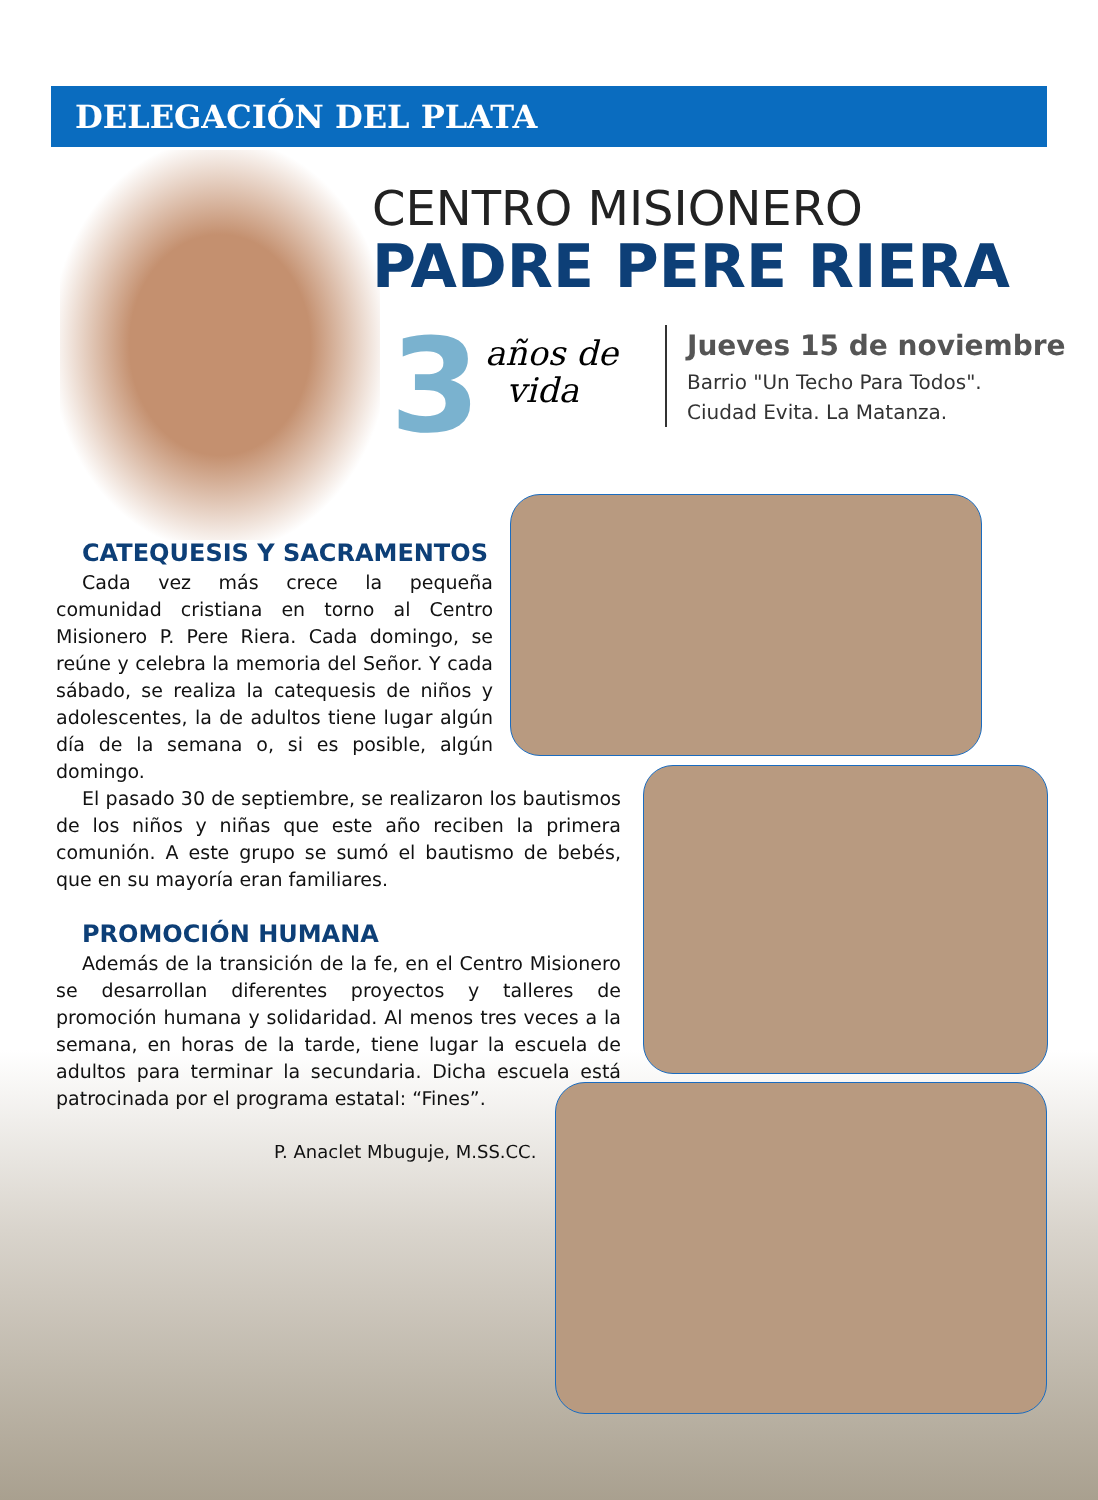DELEGACIÓN DEL PLATA
CENTRO MISIONERO
PADRE PERE RIERA
3
años de
vida
Jueves 15 de noviembre
Barrio "Un Techo Para Todos".
Ciudad Evita. La Matanza.
CATEQUESIS Y SACRAMENTOS
Cada vez más crece la pequeña comunidad cristiana en torno al Centro Misionero P. Pere Riera. Cada domingo, se reúne y celebra la memoria del Señor. Y cada sábado, se realiza la catequesis de niños y adolescentes, la de adultos tiene lugar algún día de la semana o, si es posible, algún domingo.
El pasado 30 de septiembre, se realizaron los bautismos de los niños y niñas que este año reciben la primera comunión. A este grupo se sumó el bautismo de bebés, que en su mayoría eran familiares.
PROMOCIÓN HUMANA
Además de la transición de la fe, en el Centro Misionero se desarrollan diferentes proyectos y talleres de promoción humana y solidaridad. Al menos tres veces a la semana, en horas de la tarde, tiene lugar la escuela de adultos para terminar la secundaria. Dicha escuela está patrocinada por el programa estatal: “Fines”.
P. Anaclet Mbuguje, M.SS.CC.